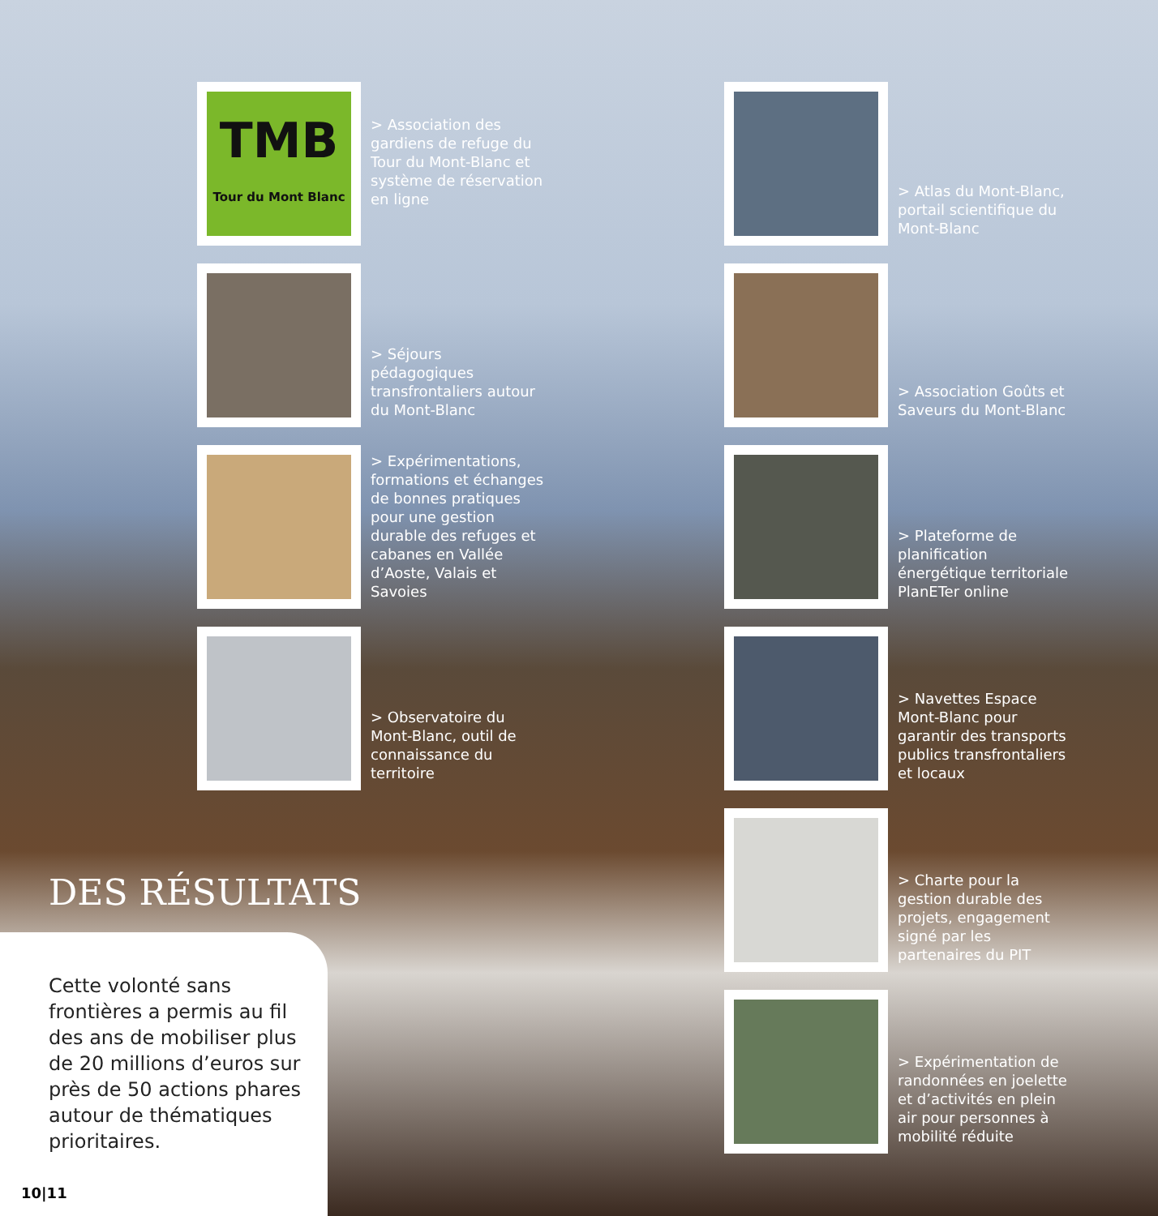TMB
Tour du Mont Blanc
> Association des gardiens de refuge du Tour du Mont-Blanc et système de réservation en ligne
> Séjours pédagogiques transfrontaliers autour du Mont-Blanc
> Expérimentations, formations et échanges de bonnes pratiques pour une gestion durable des refuges et cabanes en Vallée d’Aoste, Valais et Savoies
> Observatoire du Mont-Blanc, outil de connaissance du territoire
> Atlas du Mont-Blanc, portail scientifique du Mont-Blanc
> Association Goûts et Saveurs du Mont-Blanc
> Plateforme de planification énergétique territoriale PlanETer online
> Navettes Espace Mont-Blanc pour garantir des transports publics transfrontaliers et locaux
> Charte pour la gestion durable des projets, engagement signé par les partenaires du PIT
> Expérimentation de randonnées en joelette et d’activités en plein air pour personnes à mobilité réduite
DES RÉSULTATS
Cette volonté sans frontières a permis au fil des ans de mobiliser plus de 20 millions d’euros sur près de 50 actions phares autour de thématiques prioritaires.
10|11